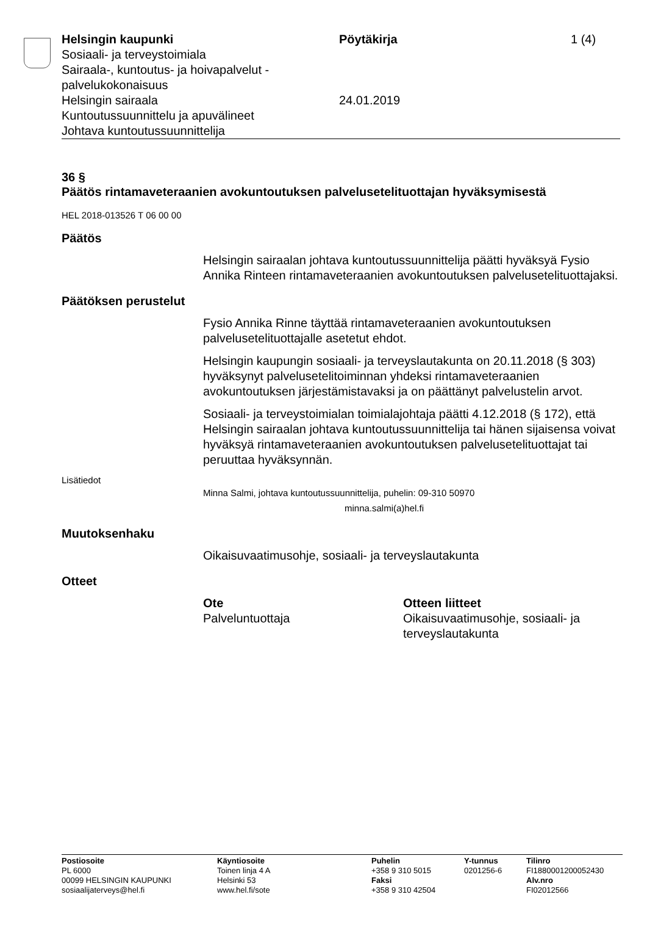Helsingin kaupunki
Sosiaali- ja terveystoimiala
Sairaala-, kuntoutus- ja hoivapalvelut -
palvelukokonaisuus
Helsingin sairaala
Kuntoutussuunnittelu ja apuvälineet
Johtava kuntoutussuunnittelija
Pöytäkirja
24.01.2019
1 (4)
36 §
Päätös rintamaveteraanien avokuntoutuksen palvelusetelituottajan hyväksymisestä
HEL 2018-013526 T 06 00 00
Päätös
Helsingin sairaalan johtava kuntoutussuunnittelija päätti hyväksyä Fysio Annika Rinteen rintamaveteraanien avokuntoutuksen palvelusetelituottajaksi.
Päätöksen perustelut
Fysio Annika Rinne täyttää rintamaveteraanien avokuntoutuksen palvelusetelituottajalle asetetut ehdot.
Helsingin kaupungin sosiaali- ja terveyslautakunta on 20.11.2018 (§ 303) hyväksynyt palvelusetelitoiminnan yhdeksi rintamaveteraanien avokuntoutuksen järjestämistavaksi ja on päättänyt palvelustelin arvot.
Sosiaali- ja terveystoimialan toimialajohtaja päätti 4.12.2018 (§ 172), että Helsingin sairaalan johtava kuntoutussuunnittelija tai hänen sijaisensa voivat hyväksyä rintamaveteraanien avokuntoutuksen palvelusetelituottajat tai peruuttaa hyväksynnän.
Lisätiedot
Minna Salmi, johtava kuntoutussuunnittelija, puhelin: 09-310 50970
minna.salmi(a)hel.fi
Muutoksenhaku
Oikaisuvaatimusohje, sosiaali- ja terveyslautakunta
Otteet
Ote
Palveluntuottaja
Otteen liitteet
Oikaisuvaatimusohje, sosiaali- ja terveyslautakunta
Postiosoite
PL 6000
00099 HELSINGIN KAUPUNKI
sosiaalijaterveys@hel.fi
Käyntiosoite
Toinen linja 4 A
Helsinki 53
www.hel.fi/sote
Puhelin
+358 9 310 5015
Faksi
+358 9 310 42504
Y-tunnus
0201256-6
Tilinro
FI1880001200052430
Alv.nro
FI02012566